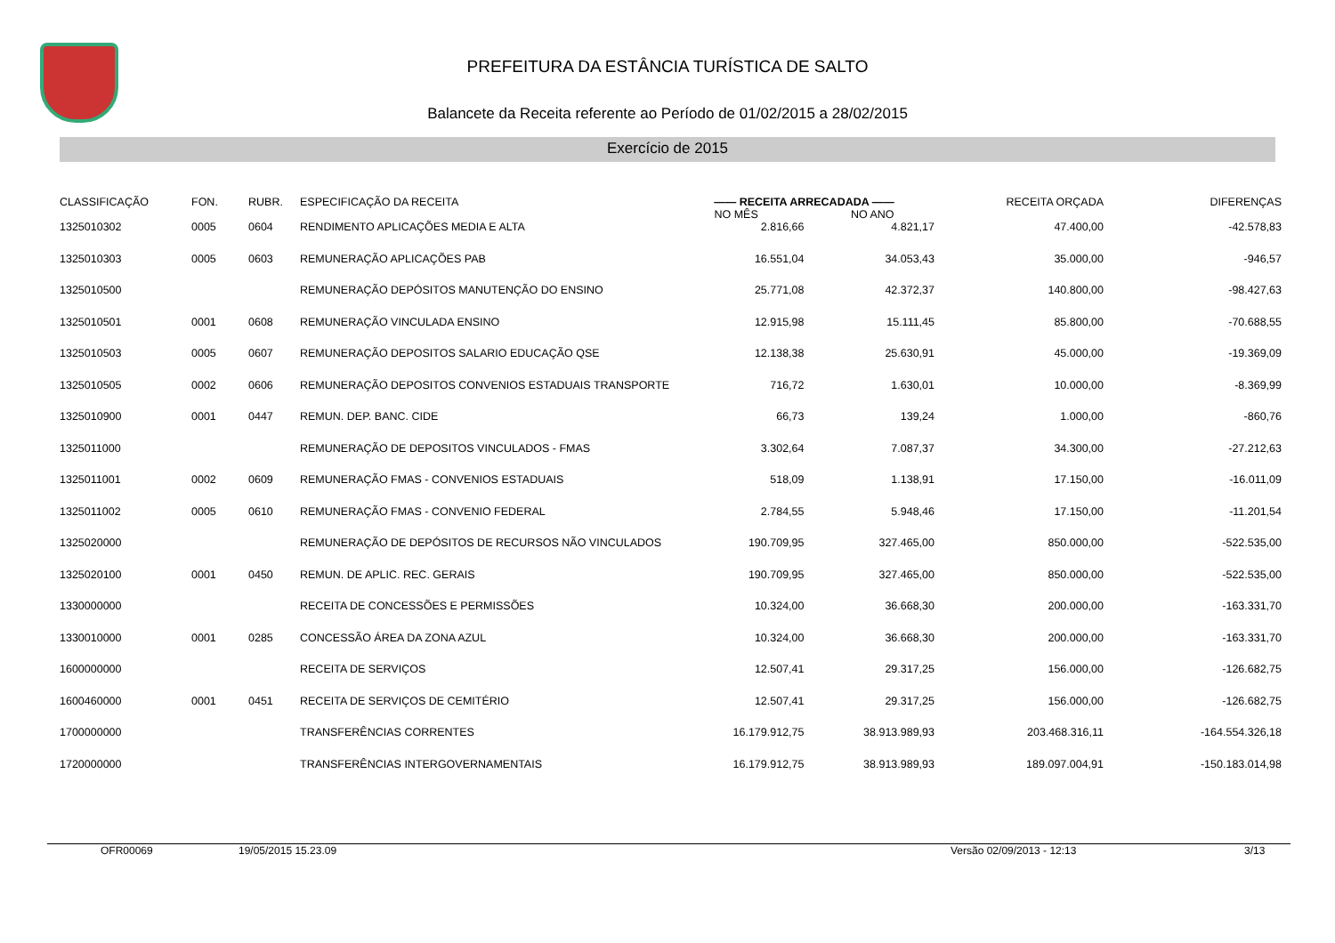PREFEITURA DA ESTÂNCIA TURÍSTICA DE SALTO
Balancete da Receita referente ao Período de 01/02/2015 a 28/02/2015
Exercício de 2015
| CLASSIFICAÇÃO | FON. | RUBR. | ESPECIFICAÇÃO DA RECEITA | —— RECEITA ARRECADADA —— NO MÊS NO ANO | | RECEITA ORÇADA | DIFERENÇAS |
| --- | --- | --- | --- | --- | --- | --- | --- |
| 1325010302 | 0005 | 0604 | RENDIMENTO APLICAÇÕES MEDIA E ALTA | 2.816,66 | 4.821,17 | 47.400,00 | -42.578,83 |
| 1325010303 | 0005 | 0603 | REMUNERAÇÃO APLICAÇÕES PAB | 16.551,04 | 34.053,43 | 35.000,00 | -946,57 |
| 1325010500 | | | REMUNERAÇÃO DEPÓSITOS MANUTENÇÃO DO ENSINO | 25.771,08 | 42.372,37 | 140.800,00 | -98.427,63 |
| 1325010501 | 0001 | 0608 | REMUNERAÇÃO VINCULADA ENSINO | 12.915,98 | 15.111,45 | 85.800,00 | -70.688,55 |
| 1325010503 | 0005 | 0607 | REMUNERAÇÃO DEPOSITOS SALARIO EDUCAÇÃO QSE | 12.138,38 | 25.630,91 | 45.000,00 | -19.369,09 |
| 1325010505 | 0002 | 0606 | REMUNERAÇÃO DEPOSITOS CONVENIOS ESTADUAIS TRANSPORTE | 716,72 | 1.630,01 | 10.000,00 | -8.369,99 |
| 1325010900 | 0001 | 0447 | REMUN. DEP. BANC. CIDE | 66,73 | 139,24 | 1.000,00 | -860,76 |
| 1325011000 | | | REMUNERAÇÃO DE DEPOSITOS VINCULADOS - FMAS | 3.302,64 | 7.087,37 | 34.300,00 | -27.212,63 |
| 1325011001 | 0002 | 0609 | REMUNERAÇÃO FMAS - CONVENIOS ESTADUAIS | 518,09 | 1.138,91 | 17.150,00 | -16.011,09 |
| 1325011002 | 0005 | 0610 | REMUNERAÇÃO FMAS - CONVENIO FEDERAL | 2.784,55 | 5.948,46 | 17.150,00 | -11.201,54 |
| 1325020000 | | | REMUNERAÇÃO DE DEPÓSITOS DE RECURSOS NÃO VINCULADOS | 190.709,95 | 327.465,00 | 850.000,00 | -522.535,00 |
| 1325020100 | 0001 | 0450 | REMUN. DE APLIC. REC. GERAIS | 190.709,95 | 327.465,00 | 850.000,00 | -522.535,00 |
| 1330000000 | | | RECEITA DE CONCESSÕES E PERMISSÕES | 10.324,00 | 36.668,30 | 200.000,00 | -163.331,70 |
| 1330010000 | 0001 | 0285 | CONCESSÃO ÁREA DA ZONA AZUL | 10.324,00 | 36.668,30 | 200.000,00 | -163.331,70 |
| 1600000000 | | | RECEITA DE SERVIÇOS | 12.507,41 | 29.317,25 | 156.000,00 | -126.682,75 |
| 1600460000 | 0001 | 0451 | RECEITA DE SERVIÇOS DE CEMITÉRIO | 12.507,41 | 29.317,25 | 156.000,00 | -126.682,75 |
| 1700000000 | | | TRANSFERÊNCIAS CORRENTES | 16.179.912,75 | 38.913.989,93 | 203.468.316,11 | -164.554.326,18 |
| 1720000000 | | | TRANSFERÊNCIAS INTERGOVERNAMENTAIS | 16.179.912,75 | 38.913.989,93 | 189.097.004,91 | -150.183.014,98 |
OFR00069 19/05/2015 15.23.09 Versão 02/09/2013 - 12:13 3/13